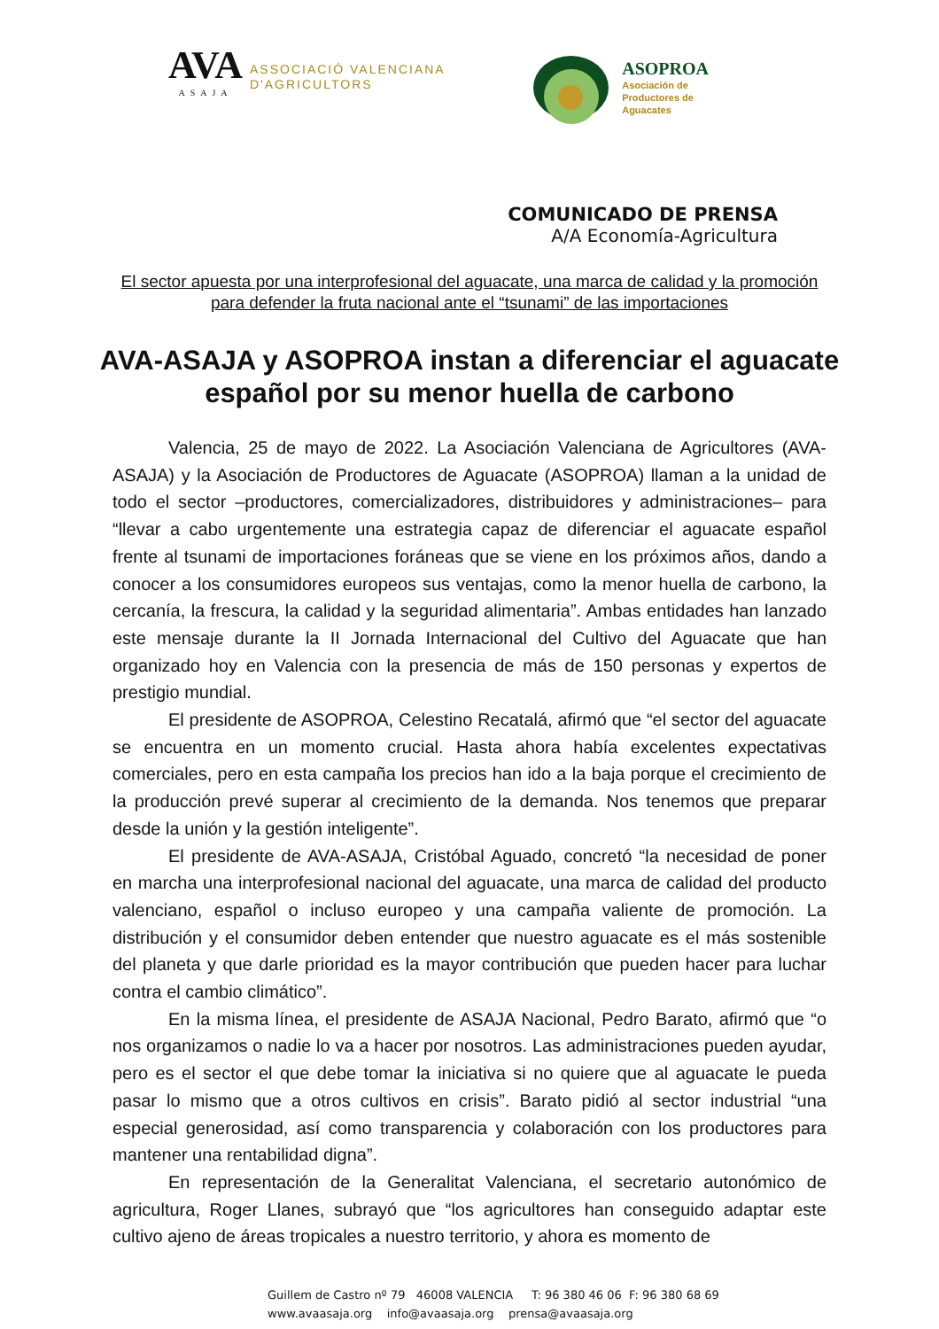AVA
ASAJA
ASSOCIACIÓ VALENCIANA
D'AGRICULTORS
ASOPROA
Asociación de
Productores de
Aguacates
COMUNICADO DE PRENSA
A/A Economía-Agricultura
El sector apuesta por una interprofesional del aguacate, una marca de calidad y la promoción para defender la fruta nacional ante el “tsunami” de las importaciones
AVA-ASAJA y ASOPROA instan a diferenciar el aguacate español por su menor huella de carbono
Valencia, 25 de mayo de 2022. La Asociación Valenciana de Agricultores (AVA-ASAJA) y la Asociación de Productores de Aguacate (ASOPROA) llaman a la unidad de todo el sector –productores, comercializadores, distribuidores y administraciones– para “llevar a cabo urgentemente una estrategia capaz de diferenciar el aguacate español frente al tsunami de importaciones foráneas que se viene en los próximos años, dando a conocer a los consumidores europeos sus ventajas, como la menor huella de carbono, la cercanía, la frescura, la calidad y la seguridad alimentaria”. Ambas entidades han lanzado este mensaje durante la II Jornada Internacional del Cultivo del Aguacate que han organizado hoy en Valencia con la presencia de más de 150 personas y expertos de prestigio mundial.
El presidente de ASOPROA, Celestino Recatalá, afirmó que “el sector del aguacate se encuentra en un momento crucial. Hasta ahora había excelentes expectativas comerciales, pero en esta campaña los precios han ido a la baja porque el crecimiento de la producción prevé superar al crecimiento de la demanda. Nos tenemos que preparar desde la unión y la gestión inteligente”.
El presidente de AVA-ASAJA, Cristóbal Aguado, concretó “la necesidad de poner en marcha una interprofesional nacional del aguacate, una marca de calidad del producto valenciano, español o incluso europeo y una campaña valiente de promoción. La distribución y el consumidor deben entender que nuestro aguacate es el más sostenible del planeta y que darle prioridad es la mayor contribución que pueden hacer para luchar contra el cambio climático”.
En la misma línea, el presidente de ASAJA Nacional, Pedro Barato, afirmó que “o nos organizamos o nadie lo va a hacer por nosotros. Las administraciones pueden ayudar, pero es el sector el que debe tomar la iniciativa si no quiere que al aguacate le pueda pasar lo mismo que a otros cultivos en crisis”. Barato pidió al sector industrial “una especial generosidad, así como transparencia y colaboración con los productores para mantener una rentabilidad digna”.
En representación de la Generalitat Valenciana, el secretario autonómico de agricultura, Roger Llanes, subrayó que “los agricultores han conseguido adaptar este cultivo ajeno de áreas tropicales a nuestro territorio, y ahora es momento de
Guillem de Castro nº 79 46008 VALENCIA T: 96 380 46 06 F: 96 380 68 69
www.avaasaja.org info@avaasaja.org prensa@avaasaja.org